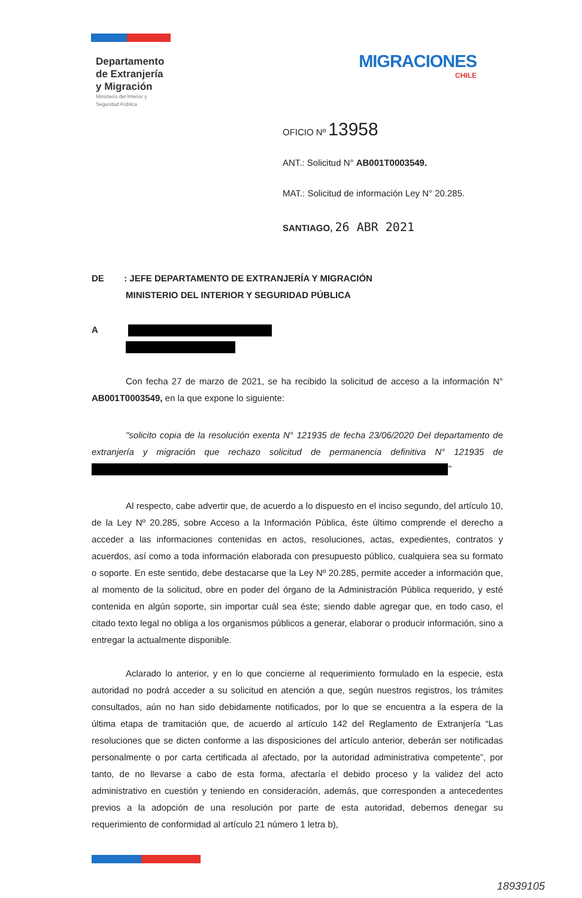Departamento
de Extranjería
y Migración
Ministerio del Interior y
Seguridad Pública
MIGRACIONES
CHILE
OFICIO Nº 13958
ANT.: Solicitud N° AB001T0003549.
MAT.: Solicitud de información Ley N° 20.285.
SANTIAGO, 26 ABR 2021
DE : JEFE DEPARTAMENTO DE EXTRANJERÍA Y MIGRACIÓN
MINISTERIO DEL INTERIOR Y SEGURIDAD PÚBLICA
A
Con fecha 27 de marzo de 2021, se ha recibido la solicitud de acceso a la información N° AB001T0003549, en la que expone lo siguiente:
"solicito copia de la resolución exenta N° 121935 de fecha 23/06/2020 Del departamento de extranjería y migración que rechazo solicitud de permanencia definitiva N° 121935 de "
Al respecto, cabe advertir que, de acuerdo a lo dispuesto en el inciso segundo, del artículo 10, de la Ley Nº 20.285, sobre Acceso a la Información Pública, éste último comprende el derecho a acceder a las informaciones contenidas en actos, resoluciones, actas, expedientes, contratos y acuerdos, así como a toda información elaborada con presupuesto público, cualquiera sea su formato o soporte. En este sentido, debe destacarse que la Ley Nº 20.285, permite acceder a información que, al momento de la solicitud, obre en poder del órgano de la Administración Pública requerido, y esté contenida en algún soporte, sin importar cuál sea éste; siendo dable agregar que, en todo caso, el citado texto legal no obliga a los organismos públicos a generar, elaborar o producir información, sino a entregar la actualmente disponible.
Aclarado lo anterior, y en lo que concierne al requerimiento formulado en la especie, esta autoridad no podrá acceder a su solicitud en atención a que, según nuestros registros, los trámites consultados, aún no han sido debidamente notificados, por lo que se encuentra a la espera de la última etapa de tramitación que, de acuerdo al artículo 142 del Reglamento de Extranjería “Las resoluciones que se dicten conforme a las disposiciones del artículo anterior, deberán ser notificadas personalmente o por carta certificada al afectado, por la autoridad administrativa competente”, por tanto, de no llevarse a cabo de esta forma, afectaría el debido proceso y la validez del acto administrativo en cuestión y teniendo en consideración, además, que corresponden a antecedentes previos a la adopción de una resolución por parte de esta autoridad, debemos denegar su requerimiento de conformidad al artículo 21 número 1 letra b),
18939105